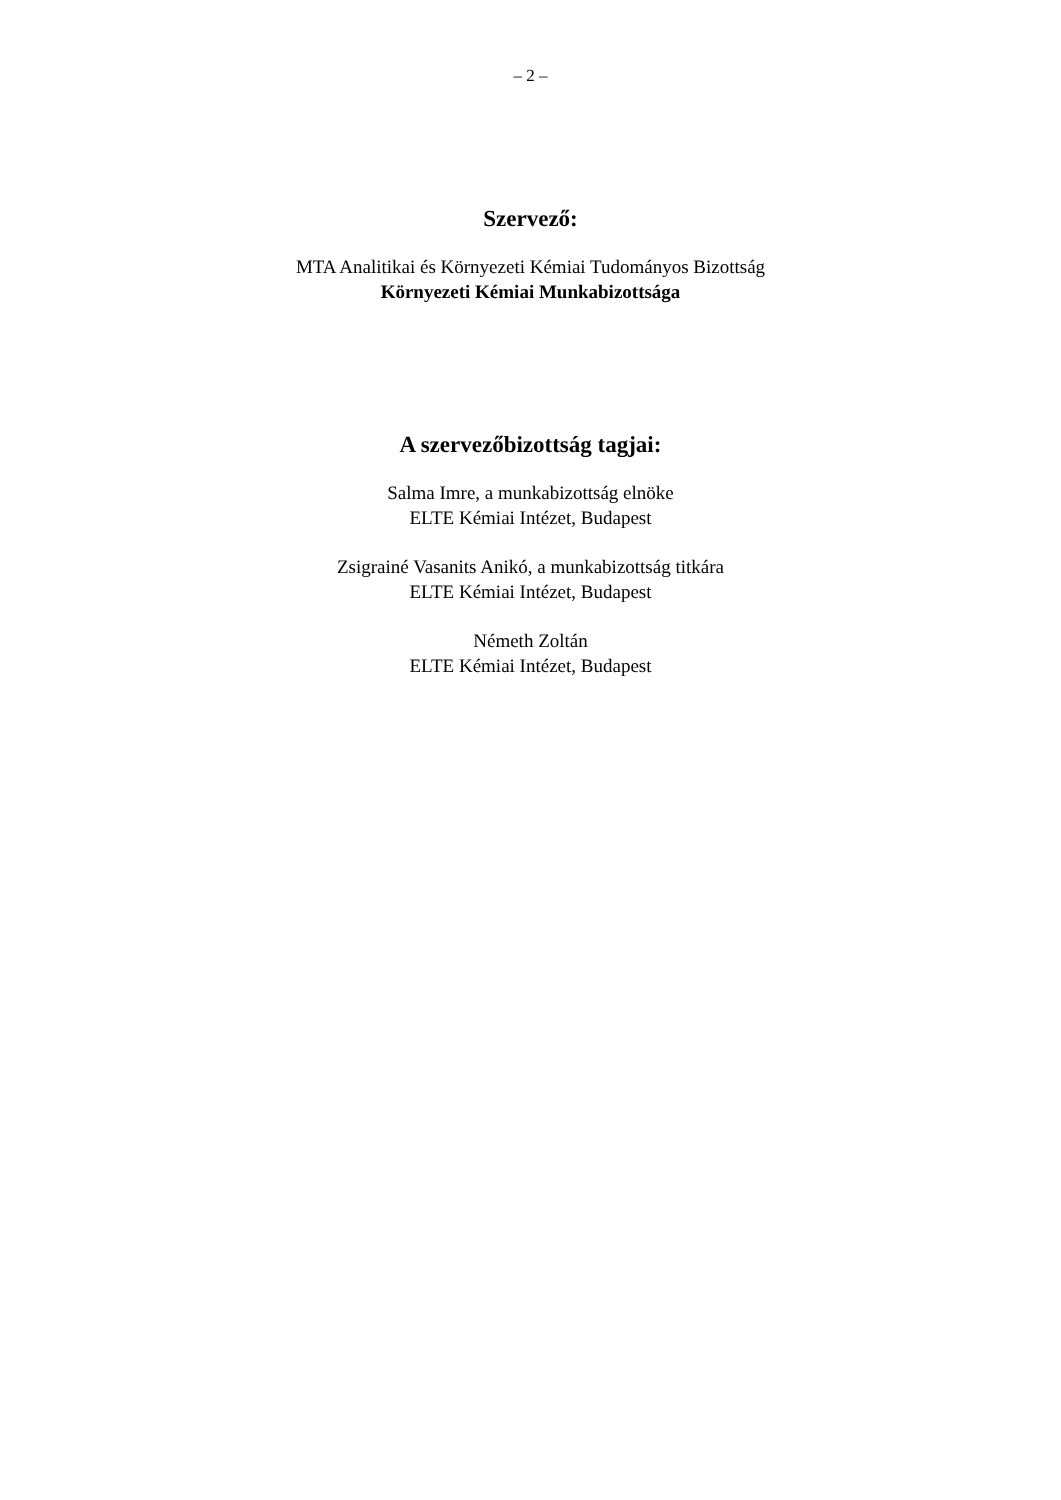– 2 –
Szervező:
MTA Analitikai és Környezeti Kémiai Tudományos Bizottság
Környezeti Kémiai Munkabizottsága
A szervezőbizottság tagjai:
Salma Imre, a munkabizottság elnöke
ELTE Kémiai Intézet, Budapest
Zsigrainé Vasanits Anikó, a munkabizottság titkára
ELTE Kémiai Intézet, Budapest
Németh Zoltán
ELTE Kémiai Intézet, Budapest